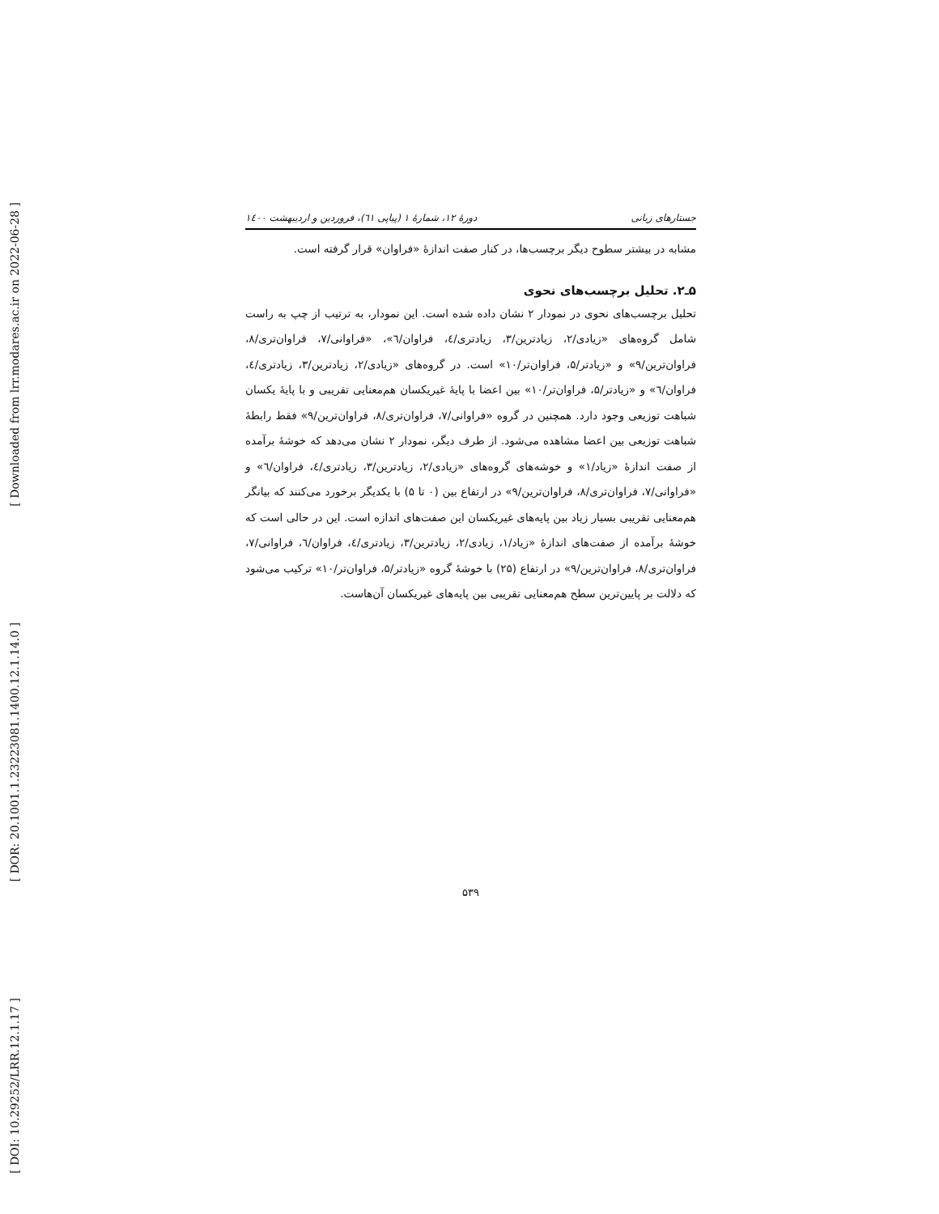[ Downloaded from lrr.modares.ac.ir on 2022-06-28 ]
[ DOR: 20.1001.1.23223081.1400.12.1.14.0 ]
[ DOI: 10.29252/LRR.12.1.17 ]
جستارهای زبانی دورهٔ ۱۲، شمارهٔ ۱ (پیاپی ٦۱)، فروردین و اردیبهشت ۱٤۰۰
مشابه در بیشتر سطوح دیگر برچسب‌ها، در کنار صفت اندازهٔ «فراوان» قرار گرفته است.
۵ـ۲. تحلیل برچسب‌های نحوی
تحلیل برچسب‌های نحوی در نمودار ۲ نشان داده شده است. این نمودار، به ترتیب از چپ به راست شامل گروه‌های «زیادی/۲، زیادترین/۳، زیادتری/٤، فراوان/٦»، «فراوانی/۷، فراوان‌تری/۸، فراوان‌ترین/۹» و «زیادتر/۵، فراوان‌تر/۱۰» است. در گروه‌های «زیادی/۲، زیادترین/۳، زیادتری/٤، فراوان/٦» و «زیادتر/۵، فراوان‌تر/۱۰» بین اعضا با پایهٔ غیریکسان هم‌معنایی تقریبی و با پایهٔ یکسان شباهت توزیعی وجود دارد. همچنین در گروه «فراوانی/۷، فراوان‌تری/۸، فراوان‌ترین/۹» فقط رابطهٔ شباهت توزیعی بین اعضا مشاهده می‌شود. از طرف دیگر، نمودار ۲ نشان می‌دهد که خوشهٔ برآمده از صفت اندازهٔ «زیاد/۱» و خوشه‌های گروه‌های «زیادی/۲، زیادترین/۳، زیادتری/٤، فراوان/٦» و «فراوانی/۷، فراوان‌تری/۸، فراوان‌ترین/۹» در ارتفاع بین (۰ تا ۵) با یکدیگر برخورد می‌کنند که بیانگر هم‌معنایی تقریبی بسیار زیاد بین پایه‌های غیریکسان این صفت‌های اندازه است. این در حالی است که خوشهٔ برآمده از صفت‌های اندازهٔ «زیاد/۱، زیادی/۲، زیادترین/۳، زیادتری/٤، فراوان/٦، فراوانی/۷، فراوان‌تری/۸، فراوان‌ترین/۹» در ارتفاع (۲۵) با خوشهٔ گروه «زیادتر/۵، فراوان‌تر/۱۰» ترکیب می‌شود که دلالت بر پایین‌ترین سطح هم‌معنایی تقریبی بین پایه‌های غیریکسان آن‌هاست.
۵۳۹